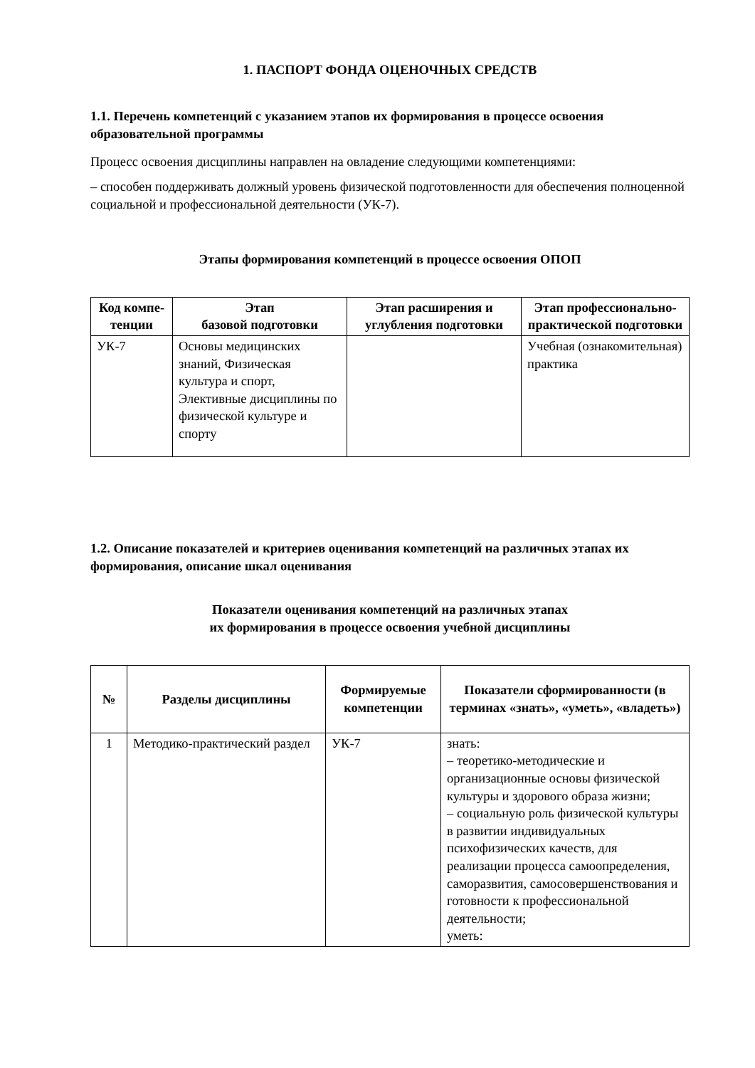1. ПАСПОРТ ФОНДА ОЦЕНОЧНЫХ СРЕДСТВ
1.1. Перечень компетенций с указанием этапов их формирования в процессе освоения образовательной программы
Процесс освоения дисциплины направлен на овладение следующими компетенциями:
– способен поддерживать должный уровень физической подготовленности для обеспечения полноценной социальной и профессиональной деятельности (УК-7).
Этапы формирования компетенций в процессе освоения ОПОП
| Код компе-тенции | Этап базовой подготовки | Этап расширения и углубления подготовки | Этап профессионально-практической подготовки |
| --- | --- | --- | --- |
| УК-7 | Основы медицинских знаний, Физическая культура и спорт, Элективные дисциплины по физической культуре и спорту | | Учебная (ознакомительная) практика |
1.2. Описание показателей и критериев оценивания компетенций на различных этапах их формирования, описание шкал оценивания
Показатели оценивания компетенций на различных этапах
их формирования в процессе освоения учебной дисциплины
| № | Разделы дисциплины | Формируемые компетенции | Показатели сформированности (в терминах «знать», «уметь», «владеть») |
| --- | --- | --- | --- |
| 1 | Методико-практический раздел | УК-7 | знать: – теоретико-методические и организационные основы физической культуры и здорового образа жизни; – социальную роль физической культуры в развитии индивидуальных психофизических качеств, для реализации процесса самоопределения, саморазвития, самосовершенствования и готовности к профессиональной деятельности; уметь: |